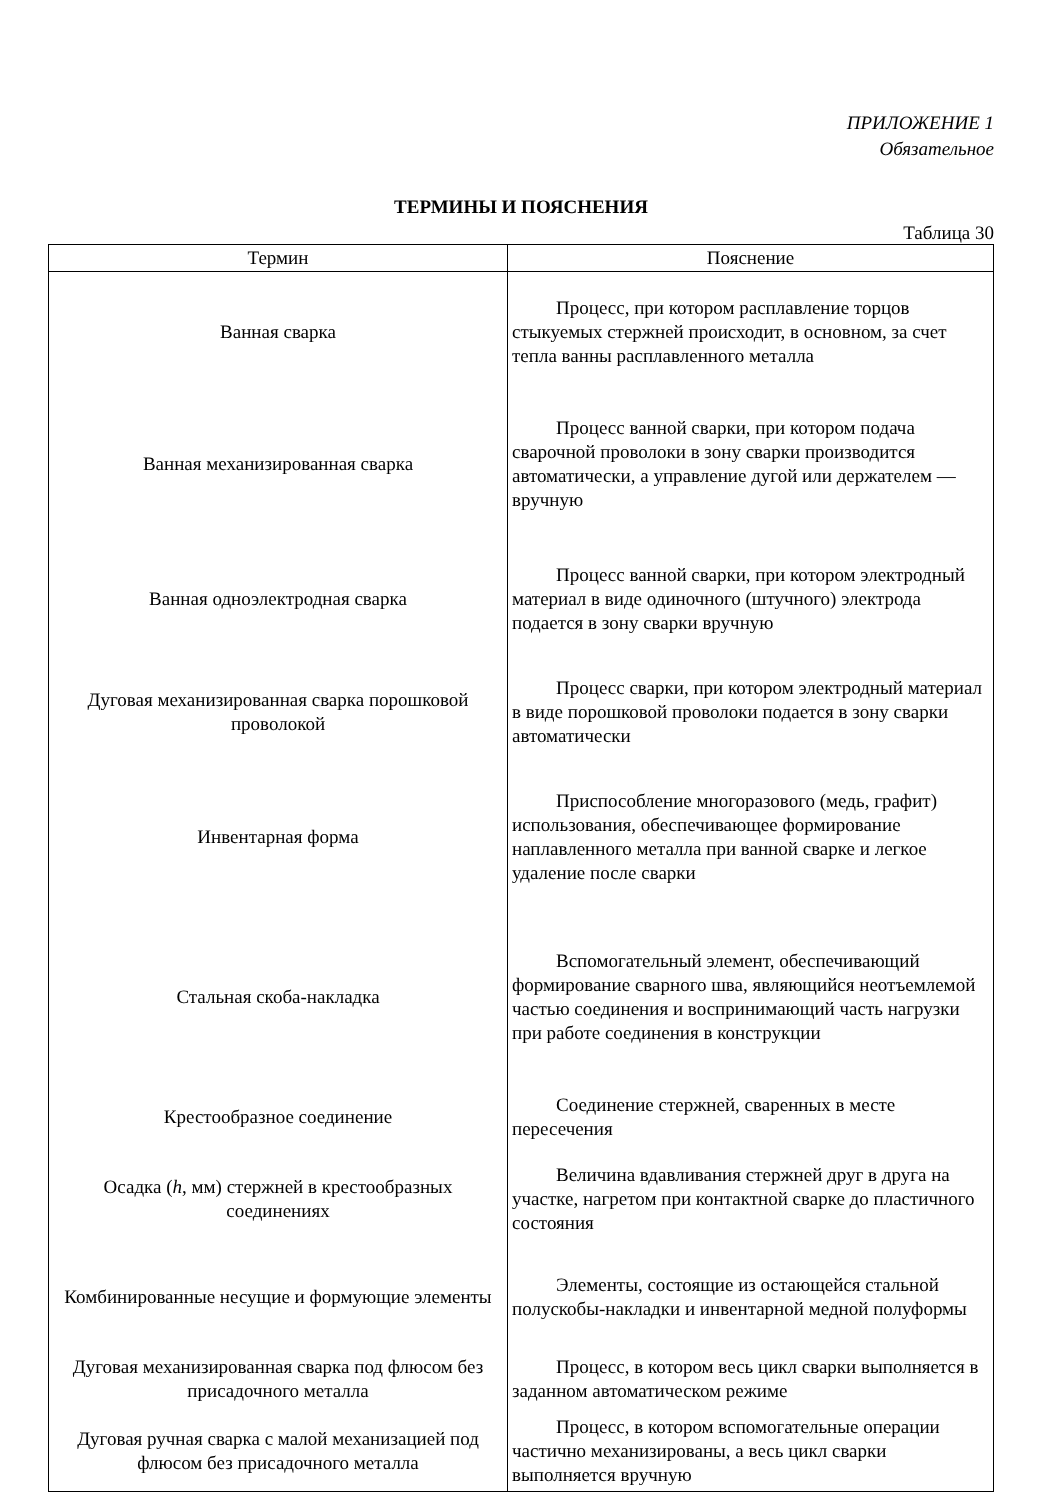ПРИЛОЖЕНИЕ 1
Обязательное
ТЕРМИНЫ И ПОЯСНЕНИЯ
Таблица 30
| Термин | Пояснение |
| --- | --- |
| Ванная сварка | Процесс, при котором расплавление торцов стыкуемых стержней происходит, в основном, за счет тепла ванны расплавленного металла |
| Ванная механизированная сварка | Процесс ванной сварки, при котором подача сварочной проволоки в зону сварки производится автоматически, а управление дугой или держателем — вручную |
| Ванная одноэлектродная сварка | Процесс ванной сварки, при котором электродный материал в виде одиночного (штучного) электрода подается в зону сварки вручную |
| Дуговая механизированная сварка порошковой проволокой | Процесс сварки, при котором электродный материал в виде порошковой проволоки подается в зону сварки автоматически |
| Инвентарная форма | Приспособление многоразового (медь, графит) использования, обеспечивающее формирование наплавленного металла при ванной сварке и легкое удаление после сварки |
| Стальная скоба-накладка | Вспомогательный элемент, обеспечивающий формирование сварного шва, являющийся неотъемлемой частью соединения и воспринимающий часть нагрузки при работе соединения в конструкции |
| Крестообразное соединение | Соединение стержней, сваренных в месте пересечения |
| Осадка ( h , мм) стержней в крестообразных соединениях | Величина вдавливания стержней друг в друга на участке, нагретом при контактной сварке до пластичного состояния |
| Комбинированные несущие и формующие элементы | Элементы, состоящие из остающейся стальной полускобы-накладки и инвентарной медной полуформы |
| Дуговая механизированная сварка под флюсом без присадочного металла | Процесс, в котором весь цикл сварки выполняется в заданном автоматическом режиме |
| Дуговая ручная сварка с малой механизацией под флюсом без присадочного металла | Процесс, в котором вспомогательные операции частично механизированы, а весь цикл сварки выполняется вручную |